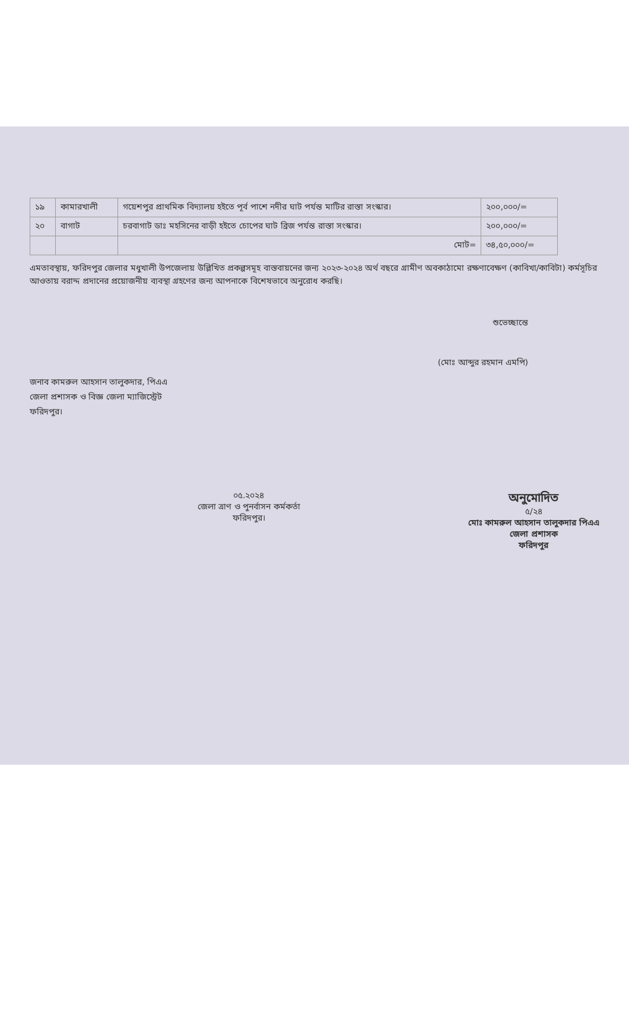| ১৯ | কামারখালী | গয়েশপুর প্রাথমিক বিদ্যালয় হইতে পূর্ব পাশে নদীর ঘাট পর্যন্ত মাটির রাস্তা সংস্কার। | ২০০,০০০/= |
| ২০ | বাগাট | চরবাগাট ডাঃ মহসিনের বাড়ী হইতে চোপের ঘাট ব্রিজ পর্যন্ত রাস্তা সংস্কার। | ২০০,০০০/= |
| | | মোট= | ৩৪,৫০,০০০/= |
এমতাবস্থায়, ফরিদপুর জেলার মধুখালী উপজেলায় উল্লিখিত প্রকল্পসমূহ বাস্তবায়নের জন্য ২০২৩-২০২৪ অর্থ বছরে গ্রামীণ অবকাঠামো রক্ষণাবেক্ষণ (কাবিখা/কাবিটা) কর্মসূচির আওতায় বরাদ্দ প্রদানের প্রয়োজনীয় ব্যবস্থা গ্রহণের জন্য আপনাকে বিশেষভাবে অনুরোধ করছি।
শুভেচ্ছান্তে
(মোঃ আব্দুর রহমান এমপি)
জনাব কামরুল আহসান তালুকদার, পিএএ
জেলা প্রশাসক ও বিজ্ঞ জেলা ম্যাজিস্ট্রেট
ফরিদপুর।
০৫.২০২৪
জেলা ত্রাণ ও পুনর্বাসন কর্মকর্তা
ফরিদপুর।
অনুমোদিত
৫/২৪
মোঃ কামরুল আহসান তালুকদার পিএএ
জেলা প্রশাসক
ফরিদপুর